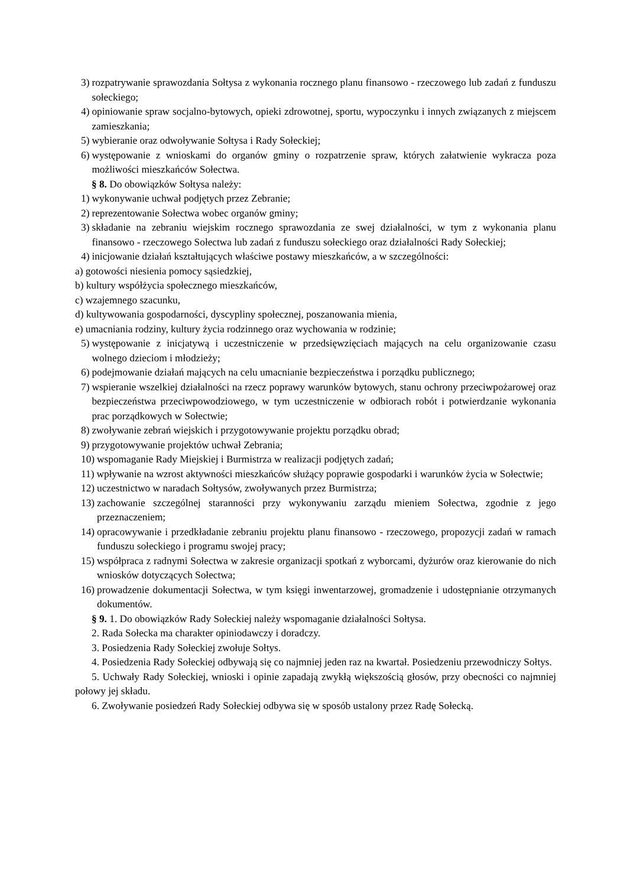3) rozpatrywanie sprawozdania Sołtysa z wykonania rocznego planu finansowo - rzeczowego lub zadań z funduszu sołeckiego;
4) opiniowanie spraw socjalno-bytowych, opieki zdrowotnej, sportu, wypoczynku i innych związanych z miejscem zamieszkania;
5) wybieranie oraz odwoływanie Sołtysa i Rady Sołeckiej;
6) występowanie z wnioskami do organów gminy o rozpatrzenie spraw, których załatwienie wykracza poza możliwości mieszkańców Sołectwa.
§ 8. Do obowiązków Sołtysa należy:
1) wykonywanie uchwał podjętych przez Zebranie;
2) reprezentowanie Sołectwa wobec organów gminy;
3) składanie na zebraniu wiejskim rocznego sprawozdania ze swej działalności, w tym z wykonania planu finansowo - rzeczowego Sołectwa lub zadań z funduszu sołeckiego oraz działalności Rady Sołeckiej;
4) inicjowanie działań kształtujących właściwe postawy mieszkańców, a w szczególności:
a) gotowości niesienia pomocy sąsiedzkiej,
b) kultury współżycia społecznego mieszkańców,
c) wzajemnego szacunku,
d) kultywowania gospodarności, dyscypliny społecznej, poszanowania mienia,
e) umacniania rodziny, kultury życia rodzinnego oraz wychowania w rodzinie;
5) występowanie z inicjatywą i uczestniczenie w przedsięwzięciach mających na celu organizowanie czasu wolnego dzieciom i młodzieży;
6) podejmowanie działań mających na celu umacnianie bezpieczeństwa i porządku publicznego;
7) wspieranie wszelkiej działalności na rzecz poprawy warunków bytowych, stanu ochrony przeciwpożarowej oraz bezpieczeństwa przeciwpowodziowego, w tym uczestniczenie w odbiorach robót i potwierdzanie wykonania prac porządkowych w Sołectwie;
8) zwoływanie zebrań wiejskich i przygotowywanie projektu porządku obrad;
9) przygotowywanie projektów uchwał Zebrania;
10) wspomaganie Rady Miejskiej i Burmistrza w realizacji podjętych zadań;
11) wpływanie na wzrost aktywności mieszkańców służący poprawie gospodarki i warunków życia w Sołectwie;
12) uczestnictwo w naradach Sołtysów, zwoływanych przez Burmistrza;
13) zachowanie szczególnej staranności przy wykonywaniu zarządu mieniem Sołectwa, zgodnie z jego przeznaczeniem;
14) opracowywanie i przedkładanie zebraniu projektu planu finansowo - rzeczowego, propozycji zadań w ramach funduszu sołeckiego i programu swojej pracy;
15) współpraca z radnymi Sołectwa w zakresie organizacji spotkań z wyborcami, dyżurów oraz kierowanie do nich wniosków dotyczących Sołectwa;
16) prowadzenie dokumentacji Sołectwa, w tym księgi inwentarzowej, gromadzenie i udostępnianie otrzymanych dokumentów.
§ 9. 1. Do obowiązków Rady Sołeckiej należy wspomaganie działalności Sołtysa.
2. Rada Sołecka ma charakter opiniodawczy i doradczy.
3. Posiedzenia Rady Sołeckiej zwołuje Sołtys.
4. Posiedzenia Rady Sołeckiej odbywają się co najmniej jeden raz na kwartał. Posiedzeniu przewodniczy Sołtys.
5. Uchwały Rady Sołeckiej, wnioski i opinie zapadają zwykłą większością głosów, przy obecności co najmniej połowy jej składu.
6. Zwoływanie posiedzeń Rady Sołeckiej odbywa się w sposób ustalony przez Radę Sołecką.